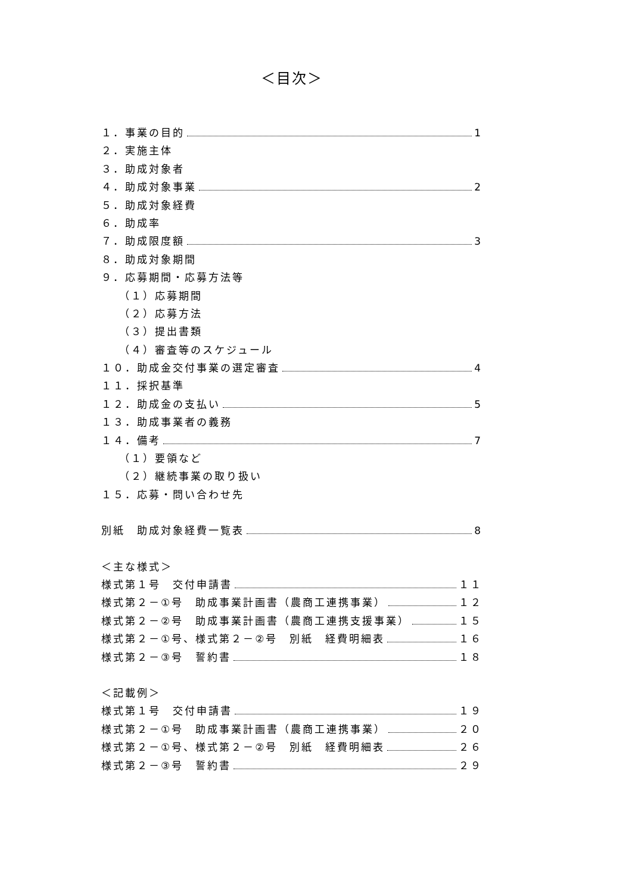＜目次＞
１．事業の目的 1
２．実施主体
３．助成対象者
４．助成対象事業 2
５．助成対象経費
６．助成率
７．助成限度額 3
８．助成対象期間
９．応募期間・応募方法等
（１）応募期間
（２）応募方法
（３）提出書類
（４）審査等のスケジュール
１０．助成金交付事業の選定審査 4
１１．採択基準
１２．助成金の支払い 5
１３．助成事業者の義務
１４．備考 7
（１）要領など
（２）継続事業の取り扱い
１５．応募・問い合わせ先
別紙　助成対象経費一覧表 8
＜主な様式＞
様式第１号　交付申請書 １１
様式第２－①号　助成事業計画書（農商工連携事業） １２
様式第２－②号　助成事業計画書（農商工連携支援事業） １５
様式第２－①号、様式第２－②号　別紙　経費明細表 １６
様式第２－③号　誓約書 １８
＜記載例＞
様式第１号　交付申請書 １９
様式第２－①号　助成事業計画書（農商工連携事業） ２０
様式第２－①号、様式第２－②号　別紙　経費明細表 ２６
様式第２－③号　誓約書 ２９